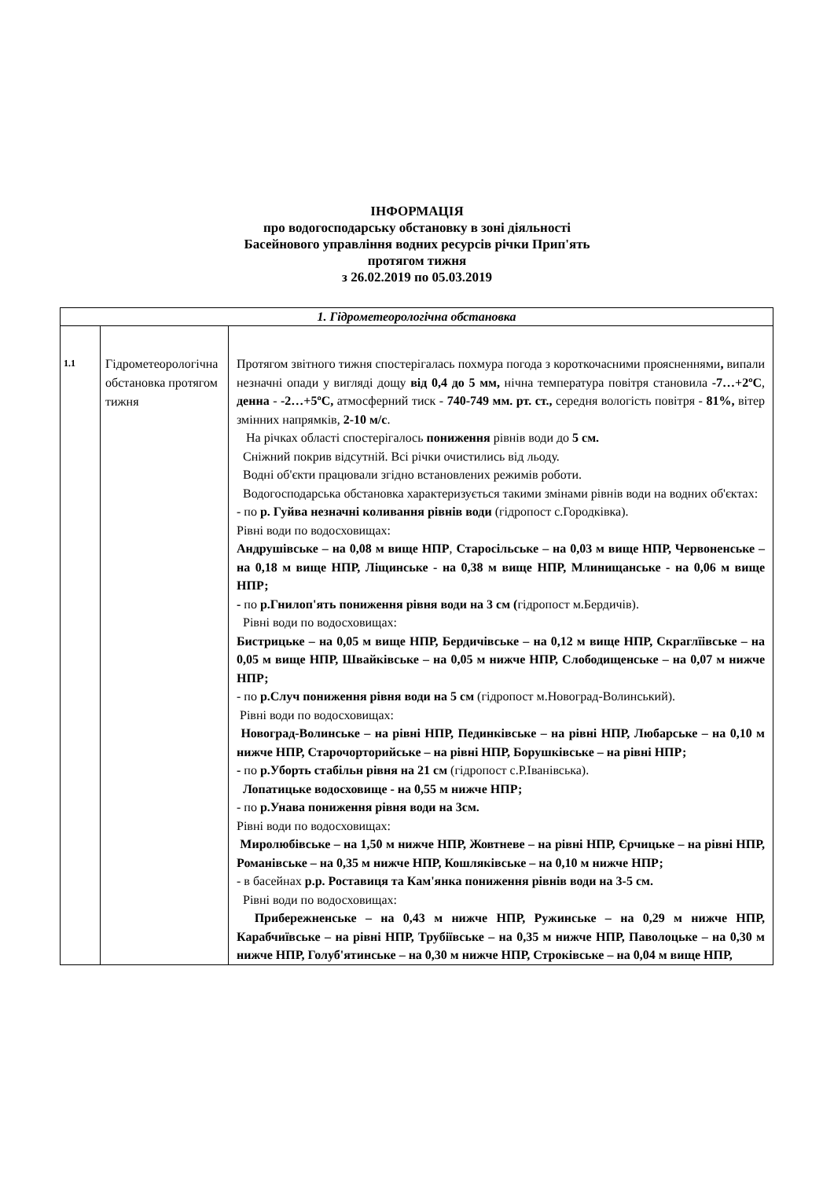ІНФОРМАЦІЯ
про водогосподарську обстановку в зоні діяльності
Басейнового управління водних ресурсів річки Прип'ять
протягом тижня
з 26.02.2019 по 05.03.2019
| 1. Гідрометеорологічна обстановка | | |
| 1.1 | Гідрометеорологічна обстановка протягом тижня | Протягом звітного тижня спостерігалась похмура погода з короткочасними проясненнями , випали незначні опади у вигляді дощу від 0,4 до 5 мм, нічна температура повітря становила -7…+2ºС , денна - -2…+5ºС, атмосферний тиск - 740-749 мм. рт. ст., середня вологість повітря - 81%, вітер змінних напрямків, 2-10 м/с . На річках області спостерігалось пониження рівнів води до 5 см. Сніжний покрив відсутній. Всі річки очистились від льоду. Водні об'єкти працювали згідно встановлених режимів роботи. Водогосподарська обстановка характеризується такими змінами рівнів води на водних об'єктах: - по р. Гуйва незначні коливання рівнів води (гідропост с.Городківка). Рівні води по водосховищах: Андрушівське – на 0,08 м вище НПР , Старосільське – на 0,03 м вище НПР, Червоненське – на 0,18 м вище НПР, Ліщинське - на 0,38 м вище НПР, Млинищанське - на 0,06 м вище НПР; - по р.Гнилоп'ять пониження рівня води на 3 см ( гідропост м.Бердичів). Рівні води по водосховищах: Бистрицьке – на 0,05 м вище НПР, Бердичівське – на 0,12 м вище НПР, Скраглїівське – на 0,05 м вище НПР, Швайківське – на 0,05 м нижче НПР, Слободищенське – на 0,07 м нижче НПР; - по р.Случ пониження рівня води на 5 см (гідропост м.Новоград-Волинський). Рівні води по водосховищах: Новоград-Волинське – на рівні НПР, Пединківське – на рівні НПР, Любарське – на 0,10 м нижче НПР, Старочорторийське – на рівні НПР, Борушківське – на рівні НПР; - по р.Уборть стабільн рівня на 21 см (гідропост с.Р.Іванівська). Лопатицьке водосховище - на 0,55 м нижче НПР; - по р.Унава пониження рівня води на 3см. Рівні води по водосховищах: Миролюбівське – на 1,50 м нижче НПР, Жовтневе – на рівні НПР, Єрчицьке – на рівні НПР, Романівське – на 0,35 м нижче НПР, Кошляківське – на 0,10 м нижче НПР; - в басейнах р.р. Роставиця та Кам'янка пониження рівнів води на 3-5 см. Рівні води по водосховищах: Прибережненське – на 0,43 м нижче НПР, Ружинське – на 0,29 м нижче НПР, Карабчиївське – на рівні НПР, Трубіївське – на 0,35 м нижче НПР, Паволоцьке – на 0,30 м нижче НПР, Голуб'ятинське – на 0,30 м нижче НПР, Строківське – на 0,04 м вище НПР, |